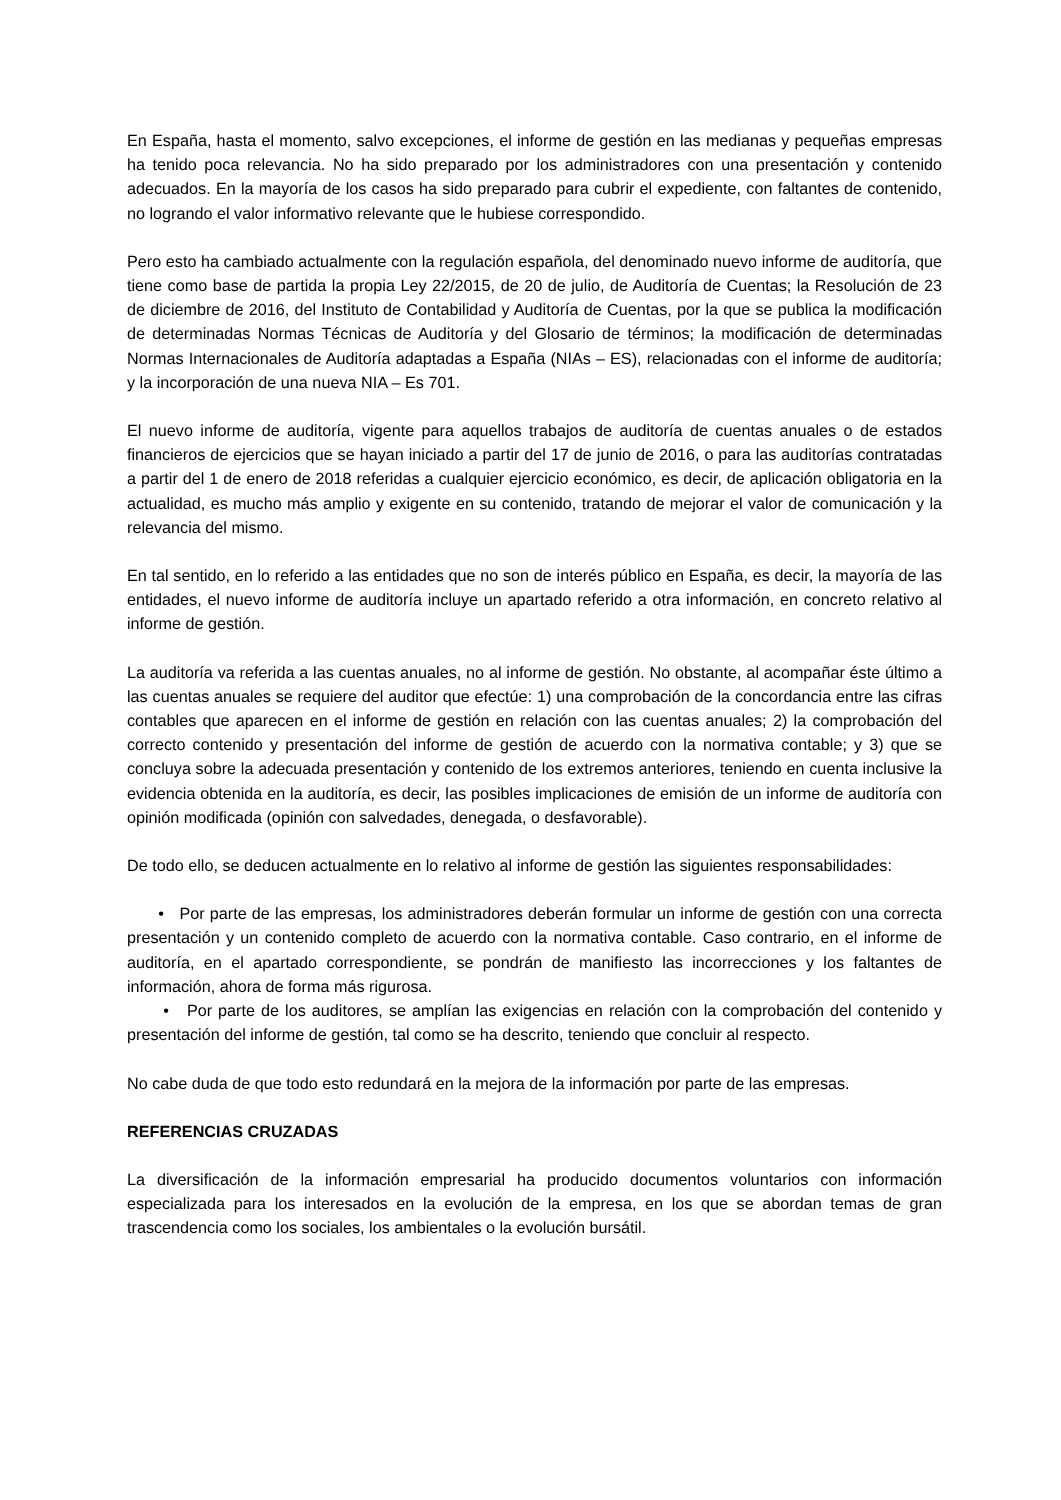En España, hasta el momento, salvo excepciones, el informe de gestión en las medianas y pequeñas empresas ha tenido poca relevancia. No ha sido preparado por los administradores con una presentación y contenido adecuados. En la mayoría de los casos ha sido preparado para cubrir el expediente, con faltantes de contenido, no logrando el valor informativo relevante que le hubiese correspondido.
Pero esto ha cambiado actualmente con la regulación española, del denominado nuevo informe de auditoría, que tiene como base de partida la propia Ley 22/2015, de 20 de julio, de Auditoría de Cuentas; la Resolución de 23 de diciembre de 2016, del Instituto de Contabilidad y Auditoría de Cuentas, por la que se publica la modificación de determinadas Normas Técnicas de Auditoría y del Glosario de términos; la modificación de determinadas Normas Internacionales de Auditoría adaptadas a España (NIAs – ES), relacionadas con el informe de auditoría; y la incorporación de una nueva NIA – Es 701.
El nuevo informe de auditoría, vigente para aquellos trabajos de auditoría de cuentas anuales o de estados financieros de ejercicios que se hayan iniciado a partir del 17 de junio de 2016, o para las auditorías contratadas a partir del 1 de enero de 2018 referidas a cualquier ejercicio económico, es decir, de aplicación obligatoria en la actualidad, es mucho más amplio y exigente en su contenido, tratando de mejorar el valor de comunicación y la relevancia del mismo.
En tal sentido, en lo referido a las entidades que no son de interés público en España, es decir, la mayoría de las entidades, el nuevo informe de auditoría incluye un apartado referido a otra información, en concreto relativo al informe de gestión.
La auditoría va referida a las cuentas anuales, no al informe de gestión. No obstante, al acompañar éste último a las cuentas anuales se requiere del auditor que efectúe: 1) una comprobación de la concordancia entre las cifras contables que aparecen en el informe de gestión en relación con las cuentas anuales; 2) la comprobación del correcto contenido y presentación del informe de gestión de acuerdo con la normativa contable; y 3) que se concluya sobre la adecuada presentación y contenido de los extremos anteriores, teniendo en cuenta inclusive la evidencia obtenida en la auditoría, es decir, las posibles implicaciones de emisión de un informe de auditoría con opinión modificada (opinión con salvedades, denegada, o desfavorable).
De todo ello, se deducen actualmente en lo relativo al informe de gestión las siguientes responsabilidades:
• Por parte de las empresas, los administradores deberán formular un informe de gestión con una correcta presentación y un contenido completo de acuerdo con la normativa contable. Caso contrario, en el informe de auditoría, en el apartado correspondiente, se pondrán de manifiesto las incorrecciones y los faltantes de información, ahora de forma más rigurosa.
• Por parte de los auditores, se amplían las exigencias en relación con la comprobación del contenido y presentación del informe de gestión, tal como se ha descrito, teniendo que concluir al respecto.
No cabe duda de que todo esto redundará en la mejora de la información por parte de las empresas.
REFERENCIAS CRUZADAS
La diversificación de la información empresarial ha producido documentos voluntarios con información especializada para los interesados en la evolución de la empresa, en los que se abordan temas de gran trascendencia como los sociales, los ambientales o la evolución bursátil.